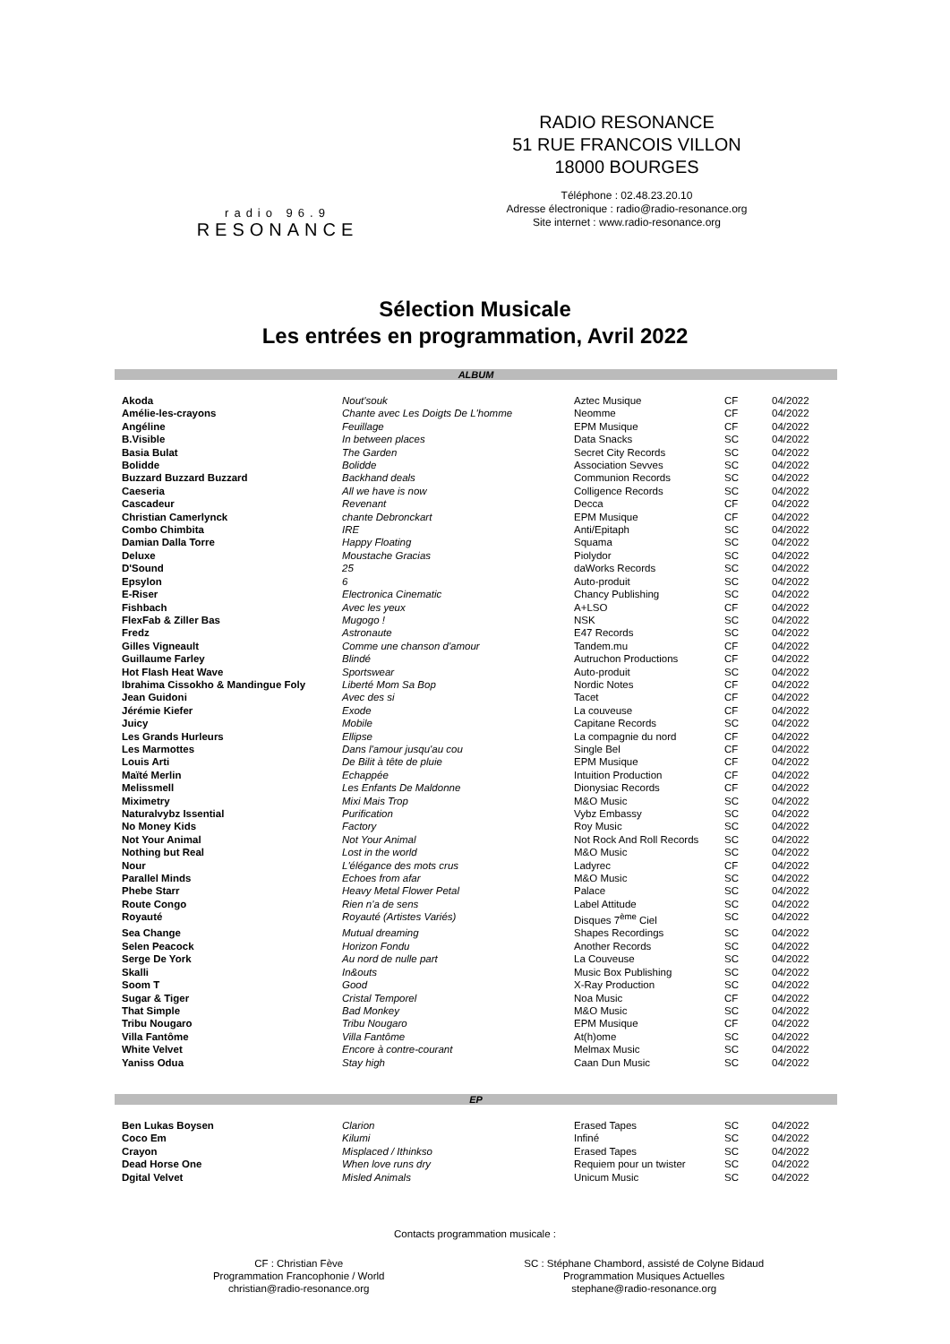radio 96.9
RESONANCE
RADIO RESONANCE
51 RUE FRANCOIS VILLON
18000 BOURGES
Téléphone : 02.48.23.20.10
Adresse électronique : radio@radio-resonance.org
Site internet : www.radio-resonance.org
Sélection Musicale
Les entrées en programmation, Avril 2022
ALBUM
| Akoda | Nout'souk | Aztec Musique | CF | 04/2022 |
| Amélie-les-crayons | Chante avec Les Doigts De L'homme | Neomme | CF | 04/2022 |
| Angéline | Feuillage | EPM Musique | CF | 04/2022 |
| B.Visible | In between places | Data Snacks | SC | 04/2022 |
| Basia Bulat | The Garden | Secret City Records | SC | 04/2022 |
| Bolidde | Bolidde | Association Sevves | SC | 04/2022 |
| Buzzard Buzzard Buzzard | Backhand deals | Communion Records | SC | 04/2022 |
| Caeseria | All we have is now | Colligence Records | SC | 04/2022 |
| Cascadeur | Revenant | Decca | CF | 04/2022 |
| Christian Camerlynck | chante Debronckart | EPM Musique | CF | 04/2022 |
| Combo Chimbita | IRE | Anti/Epitaph | SC | 04/2022 |
| Damian Dalla Torre | Happy Floating | Squama | SC | 04/2022 |
| Deluxe | Moustache Gracias | Piolydor | SC | 04/2022 |
| D'Sound | 25 | daWorks Records | SC | 04/2022 |
| Epsylon | 6 | Auto-produit | SC | 04/2022 |
| E-Riser | Electronica Cinematic | Chancy Publishing | SC | 04/2022 |
| Fishbach | Avec les yeux | A+LSO | CF | 04/2022 |
| FlexFab & Ziller Bas | Mugogo ! | NSK | SC | 04/2022 |
| Fredz | Astronaute | E47 Records | SC | 04/2022 |
| Gilles Vigneault | Comme une chanson d'amour | Tandem.mu | CF | 04/2022 |
| Guillaume Farley | Blindé | Autruchon Productions | CF | 04/2022 |
| Hot Flash Heat Wave | Sportswear | Auto-produit | SC | 04/2022 |
| Ibrahima Cissokho & Mandingue Foly | Liberté Mom Sa Bop | Nordic Notes | CF | 04/2022 |
| Jean Guidoni | Avec des si | Tacet | CF | 04/2022 |
| Jérémie Kiefer | Exode | La couveuse | CF | 04/2022 |
| Juicy | Mobile | Capitane Records | SC | 04/2022 |
| Les Grands Hurleurs | Ellipse | La compagnie du nord | CF | 04/2022 |
| Les Marmottes | Dans l'amour jusqu'au cou | Single Bel | CF | 04/2022 |
| Louis Arti | De Bilit à tête de pluie | EPM Musique | CF | 04/2022 |
| Maïté Merlin | Echappée | Intuition Production | CF | 04/2022 |
| Melissmell | Les Enfants De Maldonne | Dionysiac Records | CF | 04/2022 |
| Miximetry | Mixi Mais Trop | M&O Music | SC | 04/2022 |
| Naturalvybz Issential | Purification | Vybz Embassy | SC | 04/2022 |
| No Money Kids | Factory | Roy Music | SC | 04/2022 |
| Not Your Animal | Not Your Animal | Not Rock And Roll Records | SC | 04/2022 |
| Nothing but Real | Lost in the world | M&O Music | SC | 04/2022 |
| Nour | L'élégance des mots crus | Ladyrec | CF | 04/2022 |
| Parallel Minds | Echoes from afar | M&O Music | SC | 04/2022 |
| Phebe Starr | Heavy Metal Flower Petal | Palace | SC | 04/2022 |
| Route Congo | Rien n'a de sens | Label Attitude | SC | 04/2022 |
| Royauté | Royauté (Artistes Variés) | Disques 7<sup>ème</sup> Ciel | SC | 04/2022 |
| Sea Change | Mutual dreaming | Shapes Recordings | SC | 04/2022 |
| Selen Peacock | Horizon Fondu | Another Records | SC | 04/2022 |
| Serge De York | Au nord de nulle part | La Couveuse | SC | 04/2022 |
| Skalli | In&outs | Music Box Publishing | SC | 04/2022 |
| Soom T | Good | X-Ray Production | SC | 04/2022 |
| Sugar & Tiger | Cristal Temporel | Noa Music | CF | 04/2022 |
| That Simple | Bad Monkey | M&O Music | SC | 04/2022 |
| Tribu Nougaro | Tribu Nougaro | EPM Musique | CF | 04/2022 |
| Villa Fantôme | Villa Fantôme | At(h)ome | SC | 04/2022 |
| White Velvet | Encore à contre-courant | Melmax Music | SC | 04/2022 |
| Yaniss Odua | Stay high | Caan Dun Music | SC | 04/2022 |
EP
| Ben Lukas Boysen | Clarion | Erased Tapes | SC | 04/2022 |
| Coco Em | Kilumi | Infiné | SC | 04/2022 |
| Crayon | Misplaced / Ithinkso | Erased Tapes | SC | 04/2022 |
| Dead Horse One | When love runs dry | Requiem pour un twister | SC | 04/2022 |
| Dgital Velvet | Misled Animals | Unicum Music | SC | 04/2022 |
Contacts programmation musicale :
CF : Christian Fève
Programmation Francophonie / World
christian@radio-resonance.org
SC : Stéphane Chambord, assisté de Colyne Bidaud
Programmation Musiques Actuelles
stephane@radio-resonance.org